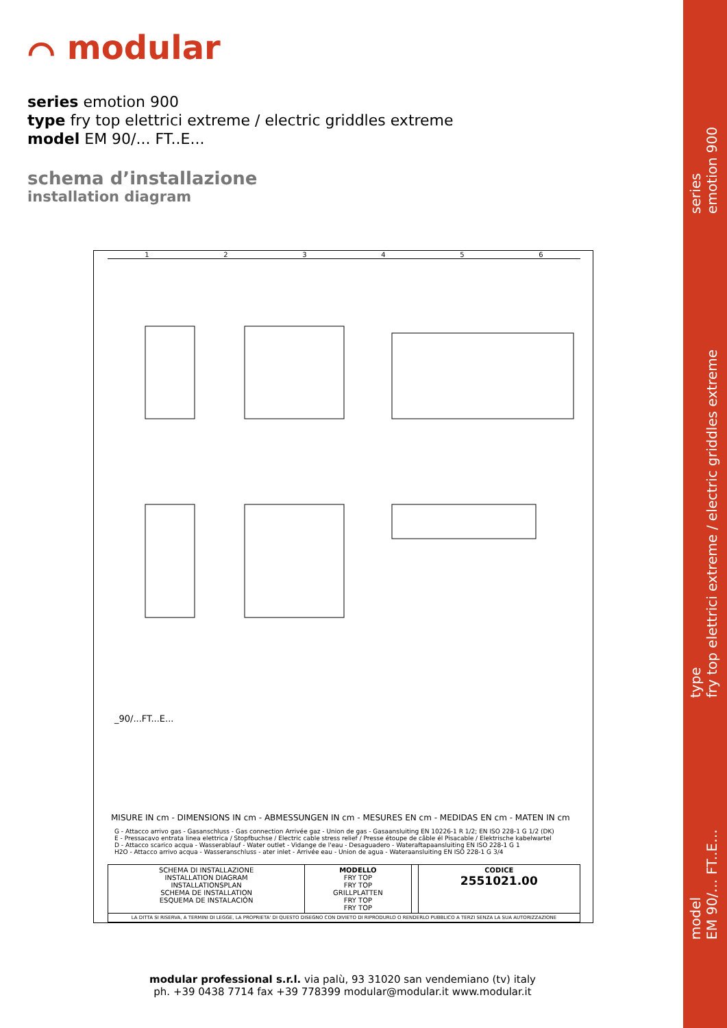series
emotion 900
type
fry top elettrici extreme / electric griddles extreme
model
EM 90/… FT..E…
⌒ modular
series emotion 900
type fry top elettrici extreme / electric griddles extreme
model EM 90/... FT..E...
schema d’installazione
installation diagram
1 2 3 4 5 6
_90/...FT...E...
MISURE IN cm - DIMENSIONS IN cm - ABMESSUNGEN IN cm - MESURES EN cm - MEDIDAS EN cm - MATEN IN cm
G - Attacco arrivo gas - Gasanschluss - Gas connection Arrivée gaz - Union de gas - Gasaansluiting EN 10226-1 R 1/2; EN ISO 228-1 G 1/2 (DK)
E - Pressacavo entrata linea elettrica / Stopfbuchse / Electric cable stress relief / Presse étoupe de câble él Pisacable / Elektrische kabelwartel
D - Attacco scarico acqua - Wasserablauf - Water outlet - Vidange de l'eau - Desaguadero - Wateraftapaansluiting EN ISO 228-1 G 1
H2O - Attacco arrivo acqua - Wasseranschluss - ater inlet - Arrivée eau - Union de agua - Wateraansluiting EN ISO 228-1 G 3/4
| SCHEMA DI INSTALLAZIONE INSTALLATION DIAGRAM INSTALLATIONSPLAN SCHEMA DE INSTALLATION ESQUEMA DE INSTALACIÓN | MODELLO FRY TOP FRY TOP GRILLPLATTEN FRY TOP FRY TOP | | CODICE 2551021.00 |
| LA DITTA SI RISERVA, A TERMINI DI LEGGE, LA PROPRIETA' DI QUESTO DISEGNO CON DIVIETO DI RIPRODURLO O RENDERLO PUBBLICO A TERZI SENZA LA SUA AUTORIZZAZIONE | | | |
modular professional s.r.l. via palù, 93 31020 san vendemiano (tv) italy
ph. +39 0438 7714 fax +39 778399 modular@modular.it www.modular.it